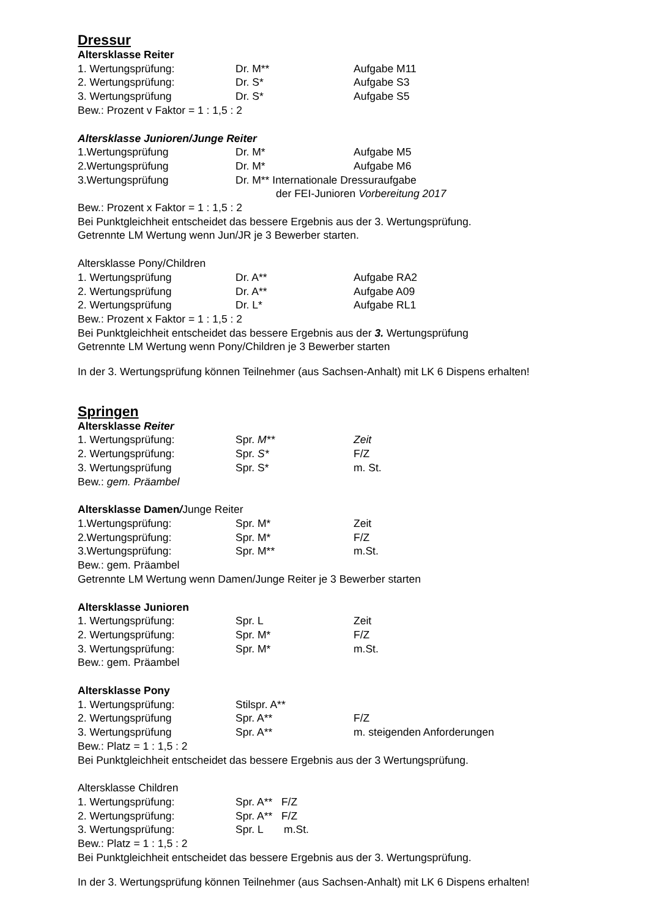Dressur
Altersklasse Reiter
1. Wertungsprüfung: Dr. M** Aufgabe M11
2. Wertungsprüfung: Dr. S* Aufgabe S3
3. Wertungsprüfung Dr. S* Aufgabe S5
Bew.: Prozent v Faktor = 1 : 1,5 : 2
Altersklasse Junioren/Junge Reiter
1.Wertungsprüfung Dr. M* Aufgabe M5
2.Wertungsprüfung Dr. M* Aufgabe M6
3.Wertungsprüfung Dr. M** Internationale Dressuraufgabe
der FEI-Junioren Vorbereitung 2017
Bew.: Prozent x Faktor = 1 : 1,5 : 2
Bei Punktgleichheit entscheidet das bessere Ergebnis aus der 3. Wertungsprüfung.
Getrennte LM Wertung wenn Jun/JR je 3 Bewerber starten.
Altersklasse Pony/Children
1. Wertungsprüfung Dr. A** Aufgabe RA2
2. Wertungsprüfung Dr. A** Aufgabe A09
2. Wertungsprüfung Dr. L* Aufgabe RL1
Bew.: Prozent x Faktor = 1 : 1,5 : 2
Bei Punktgleichheit entscheidet das bessere Ergebnis aus der 3. Wertungsprüfung
Getrennte LM Wertung wenn Pony/Children je 3 Bewerber starten
In der 3. Wertungsprüfung können Teilnehmer (aus Sachsen-Anhalt) mit LK 6 Dispens erhalten!
Springen
Altersklasse Reiter
1. Wertungsprüfung: Spr. M** Zeit
2. Wertungsprüfung: Spr. S* F/Z
3. Wertungsprüfung Spr. S* m. St.
Bew.: gem. Präambel
Altersklasse Damen/Junge Reiter
1.Wertungsprüfung: Spr. M* Zeit
2.Wertungsprüfung: Spr. M* F/Z
3.Wertungsprüfung: Spr. M** m.St.
Bew.: gem. Präambel
Getrennte LM Wertung wenn Damen/Junge Reiter je 3 Bewerber starten
Altersklasse Junioren
1. Wertungsprüfung: Spr. L Zeit
2. Wertungsprüfung: Spr. M* F/Z
3. Wertungsprüfung: Spr. M* m.St.
Bew.: gem. Präambel
Altersklasse Pony
1. Wertungsprüfung: Stilspr. A**
2. Wertungsprüfung Spr. A** F/Z
3. Wertungsprüfung Spr. A** m. steigenden Anforderungen
Bew.: Platz = 1 : 1,5 : 2
Bei Punktgleichheit entscheidet das bessere Ergebnis aus der 3 Wertungsprüfung.
Altersklasse Children
1. Wertungsprüfung: Spr. A** F/Z
2. Wertungsprüfung: Spr. A** F/Z
3. Wertungsprüfung: Spr. L m.St.
Bew.: Platz = 1 : 1,5 : 2
Bei Punktgleichheit entscheidet das bessere Ergebnis aus der 3. Wertungsprüfung.
In der 3. Wertungsprüfung können Teilnehmer (aus Sachsen-Anhalt) mit LK 6 Dispens erhalten!